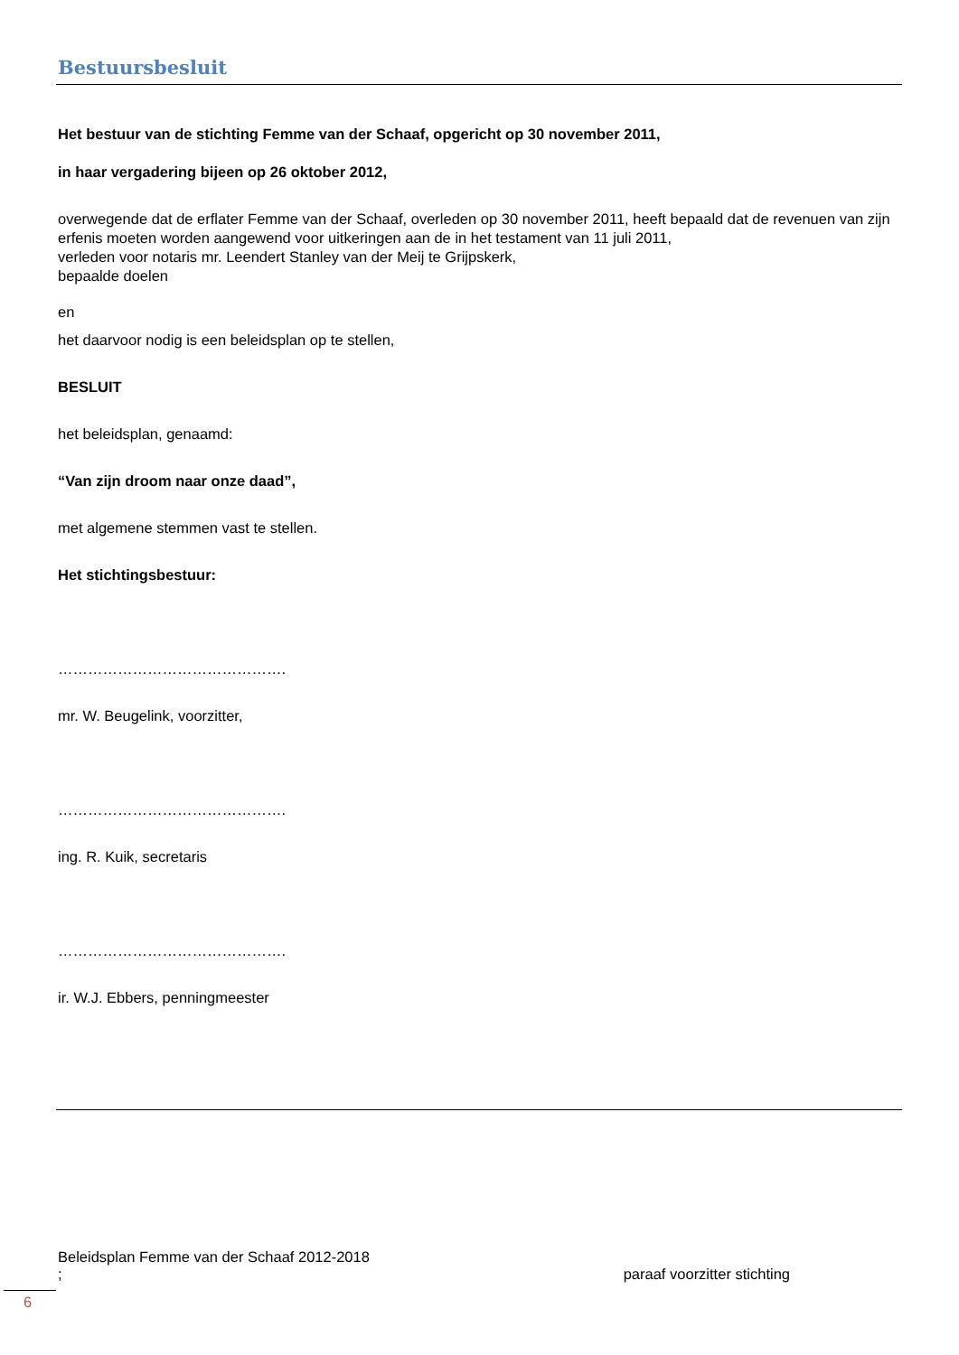Bestuursbesluit
Het bestuur van de stichting Femme van der Schaaf, opgericht op 30 november 2011,
in haar vergadering bijeen op 26 oktober 2012,
overwegende dat de erflater Femme van der Schaaf, overleden op 30 november 2011, heeft bepaald dat de revenuen van zijn erfenis moeten worden aangewend voor uitkeringen aan de in het testament van 11 juli 2011,
verleden voor notaris mr. Leendert Stanley van der Meij te Grijpskerk,
bepaalde doelen
en
het daarvoor nodig is een beleidsplan op te stellen,
BESLUIT
het beleidsplan, genaamd:
“Van zijn droom naar onze daad”,
met algemene stemmen vast te stellen.
Het stichtingsbestuur:
……………………………………….
mr. W. Beugelink, voorzitter,
……………………………………….
ing. R. Kuik, secretaris
……………………………………….
ir. W.J. Ebbers, penningmeester
Beleidsplan Femme van der Schaaf 2012-2018
; paraaf voorzitter stichting
6